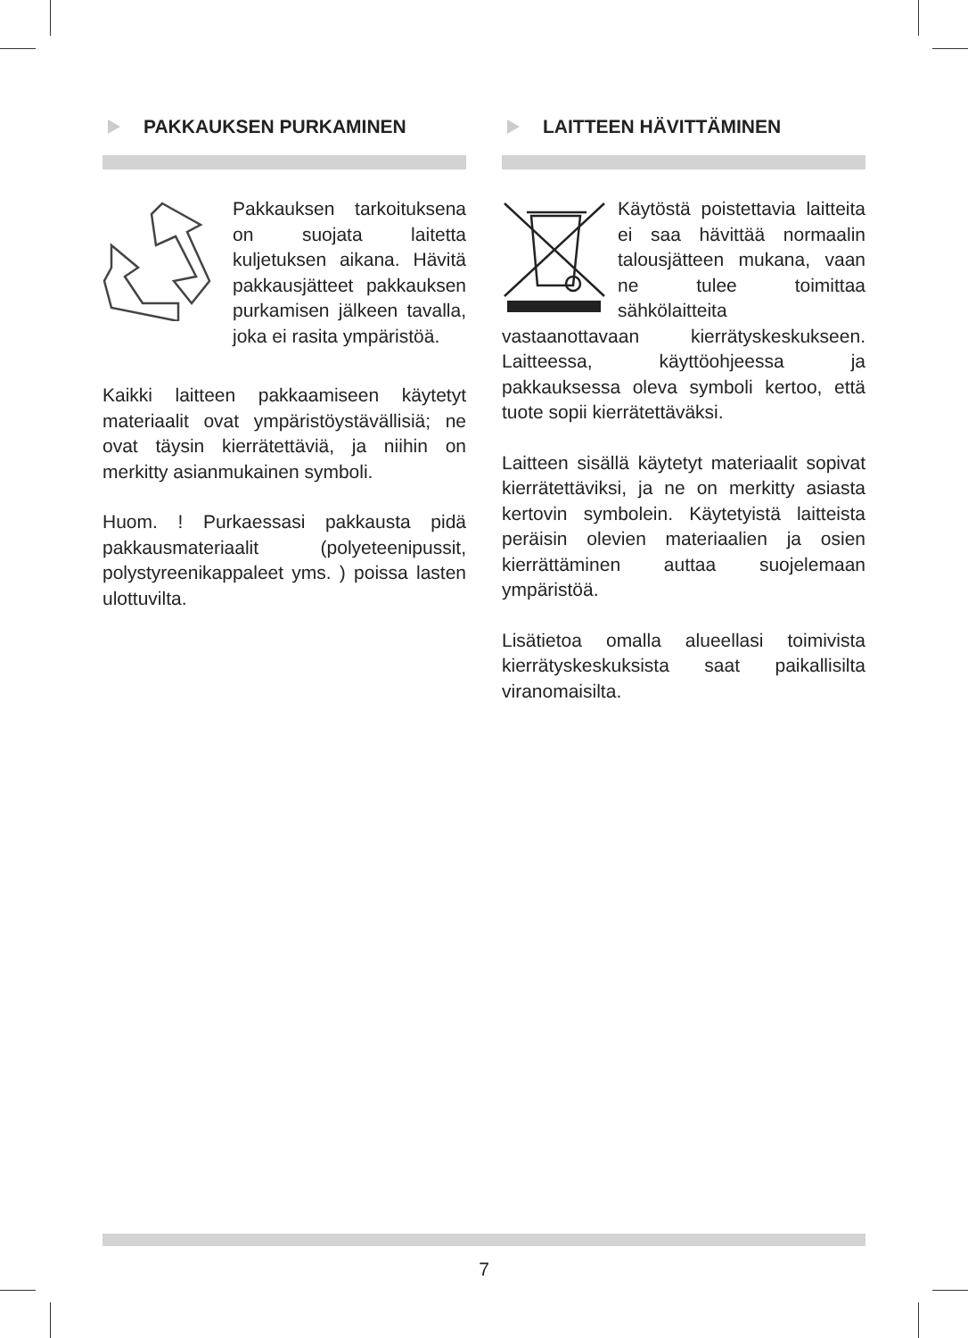PAKKAUKSEN PURKAMINEN
Pakkauksen tarkoituksena on suojata laitetta kuljetuksen aikana. Hävitä pakkausjätteet pakkauksen purkamisen jälkeen tavalla, joka ei rasita ympäristöä.
Kaikki laitteen pakkaamiseen käytetyt materiaalit ovat ympäristöystävällisiä; ne ovat täysin kierrätettäviä, ja niihin on merkitty asianmukainen symboli.
Huom. ! Purkaessasi pakkausta pidä pakkausmateriaalit (polyeteenipussit, polystyreenikappaleet yms. ) poissa lasten ulottuvilta.
LAITTEEN HÄVITTÄMINEN
Käytöstä poistettavia laitteita ei saa hävittää normaalin talousjätteen mukana, vaan ne tulee toimittaa sähkölaitteita vastaanottavaan kierrätyskeskukseen. Laitteessa, käyttöohjeessa ja pakkauksessa oleva symboli kertoo, että tuote sopii kierrätettäväksi.
Laitteen sisällä käytetyt materiaalit sopivat kierrätettäviksi, ja ne on merkitty asiasta kertovin symbolein. Käytetyistä laitteista peräisin olevien materiaalien ja osien kierrättäminen auttaa suojelemaan ympäristöä.
Lisätietoa omalla alueellasi toimivista kierrätyskeskuksista saat paikallisilta viranomaisilta.
7